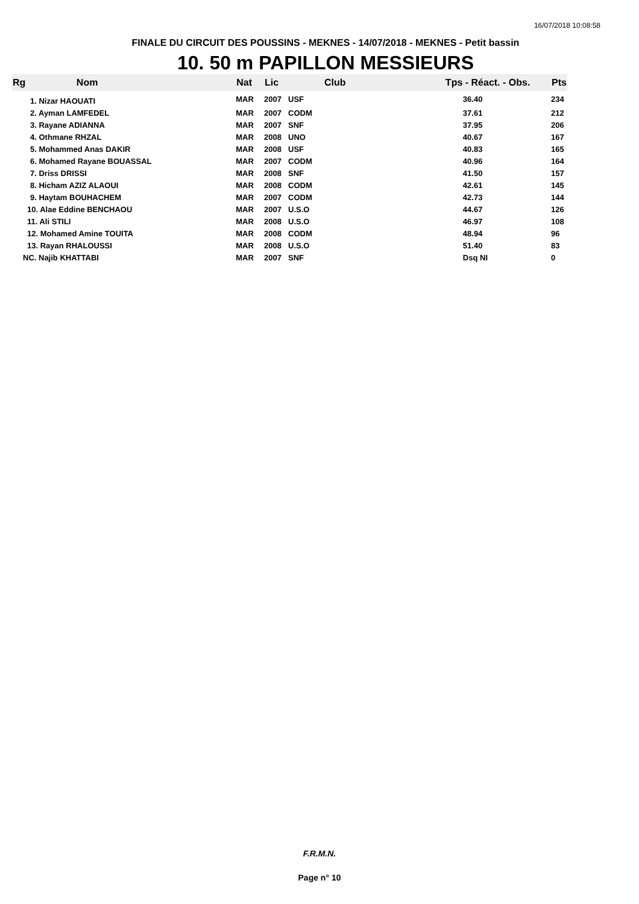16/07/2018 10:08:58
FINALE DU CIRCUIT DES POUSSINS - MEKNES - 14/07/2018 - MEKNES - Petit bassin
10. 50 m PAPILLON MESSIEURS
| Rg | Nom | Nat | Lic | Club | Tps - Réact. - Obs. | Pts |
| --- | --- | --- | --- | --- | --- | --- |
| 1. Nizar HAOUATI | | MAR | 2007 | USF | 36.40 | 234 |
| 2. Ayman LAMFEDEL | | MAR | 2007 | CODM | 37.61 | 212 |
| 3. Rayane ADIANNA | | MAR | 2007 | SNF | 37.95 | 206 |
| 4. Othmane RHZAL | | MAR | 2008 | UNO | 40.67 | 167 |
| 5. Mohammed Anas DAKIR | | MAR | 2008 | USF | 40.83 | 165 |
| 6. Mohamed Rayane BOUASSAL | | MAR | 2007 | CODM | 40.96 | 164 |
| 7. Driss DRISSI | | MAR | 2008 | SNF | 41.50 | 157 |
| 8. Hicham AZIZ ALAOUI | | MAR | 2008 | CODM | 42.61 | 145 |
| 9. Haytam BOUHACHEM | | MAR | 2007 | CODM | 42.73 | 144 |
| 10. Alae Eddine BENCHAOU | | MAR | 2007 | U.S.O | 44.67 | 126 |
| 11. Ali STILI | | MAR | 2008 | U.S.O | 46.97 | 108 |
| 12. Mohamed Amine TOUITA | | MAR | 2008 | CODM | 48.94 | 96 |
| 13. Rayan RHALOUSSI | | MAR | 2008 | U.S.O | 51.40 | 83 |
| NC. Najib KHATTABI | | MAR | 2007 | SNF | Dsq NI | 0 |
F.R.M.N.
Page n° 10